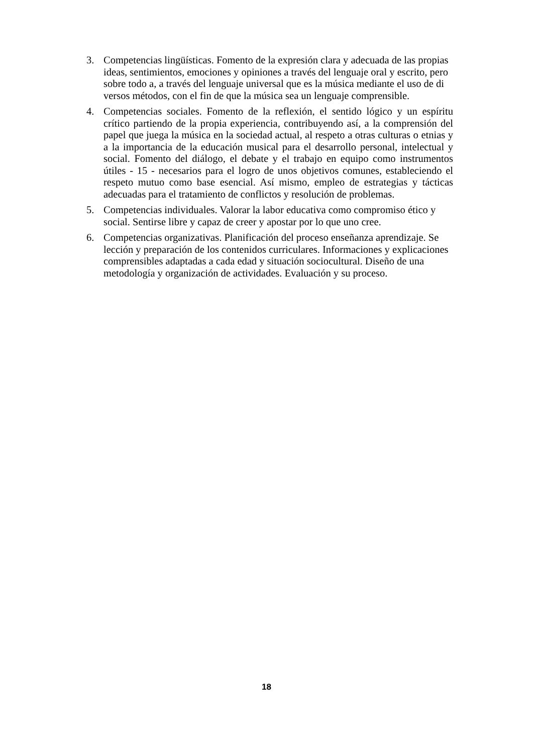3. Competencias lingüísticas. Fomento de la expresión clara y adecuada de las propias ideas, sentimientos, emociones y opiniones a través del lenguaje oral y escrito, pero sobre todo a, a través del lenguaje universal que es la música mediante el uso de di versos métodos, con el fin de que la música sea un lenguaje comprensible.
4. Competencias sociales. Fomento de la reflexión, el sentido lógico y un espíritu crítico partiendo de la propia experiencia, contribuyendo así, a la comprensión del papel que juega la música en la sociedad actual, al respeto a otras culturas o etnias y a la importancia de la educación musical para el desarrollo personal, intelectual y social. Fomento del diálogo, el debate y el trabajo en equipo como instrumentos útiles - 15 - necesarios para el logro de unos objetivos comunes, estableciendo el respeto mutuo como base esencial. Así mismo, empleo de estrategias y tácticas adecuadas para el tratamiento de conflictos y resolución de problemas.
5. Competencias individuales. Valorar la labor educativa como compromiso ético y social. Sentirse libre y capaz de creer y apostar por lo que uno cree.
6. Competencias organizativas. Planificación del proceso enseñanza aprendizaje. Se lección y preparación de los contenidos curriculares. Informaciones y explicaciones comprensibles adaptadas a cada edad y situación sociocultural. Diseño de una metodología y organización de actividades. Evaluación y su proceso.
18